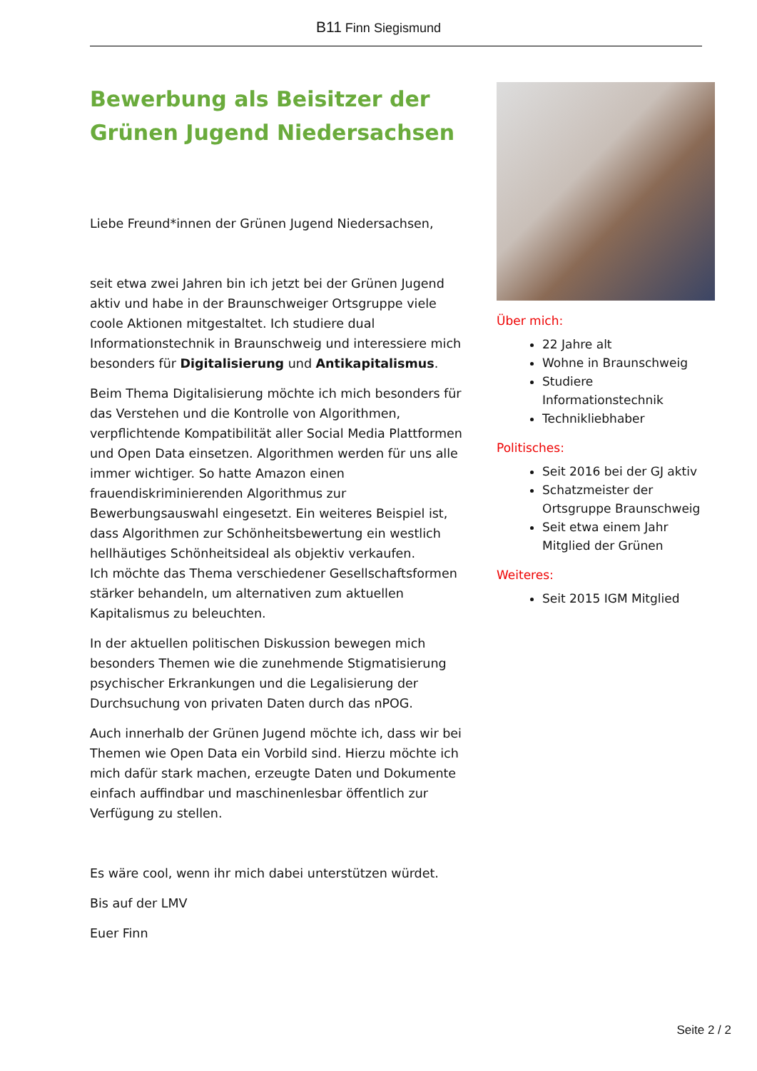B11 Finn Siegismund
Bewerbung als Beisitzer der Grünen Jugend Niedersachsen
Liebe Freund*innen der Grünen Jugend Niedersachsen,
seit etwa zwei Jahren bin ich jetzt bei der Grünen Jugend aktiv und habe in der Braunschweiger Ortsgruppe viele coole Aktionen mitgestaltet. Ich studiere dual Informationstechnik in Braunschweig und interessiere mich besonders für Digitalisierung und Antikapitalismus.
Beim Thema Digitalisierung möchte ich mich besonders für das Verstehen und die Kontrolle von Algorithmen, verpflichtende Kompatibilität aller Social Media Plattformen und Open Data einsetzen. Algorithmen werden für uns alle immer wichtiger. So hatte Amazon einen frauendiskriminierenden Algorithmus zur Bewerbungsauswahl eingesetzt. Ein weiteres Beispiel ist, dass Algorithmen zur Schönheitsbewertung ein westlich hellhäutiges Schönheitsideal als objektiv verkaufen.
Ich möchte das Thema verschiedener Gesellschaftsformen stärker behandeln, um alternativen zum aktuellen Kapitalismus zu beleuchten.
In der aktuellen politischen Diskussion bewegen mich besonders Themen wie die zunehmende Stigmatisierung psychischer Erkrankungen und die Legalisierung der Durchsuchung von privaten Daten durch das nPOG.
Auch innerhalb der Grünen Jugend möchte ich, dass wir bei Themen wie Open Data ein Vorbild sind. Hierzu möchte ich mich dafür stark machen, erzeugte Daten und Dokumente einfach auffindbar und maschinenlesbar öffentlich zur Verfügung zu stellen.
Es wäre cool, wenn ihr mich dabei unterstützen würdet.
Bis auf der LMV
Euer Finn
Über mich:
22 Jahre alt
Wohne in Braunschweig
Studiere Informationstechnik
Technikliebhaber
Politisches:
Seit 2016 bei der GJ aktiv
Schatzmeister der Ortsgruppe Braunschweig
Seit etwa einem Jahr Mitglied der Grünen
Weiteres:
Seit 2015 IGM Mitglied
Seite 2 / 2